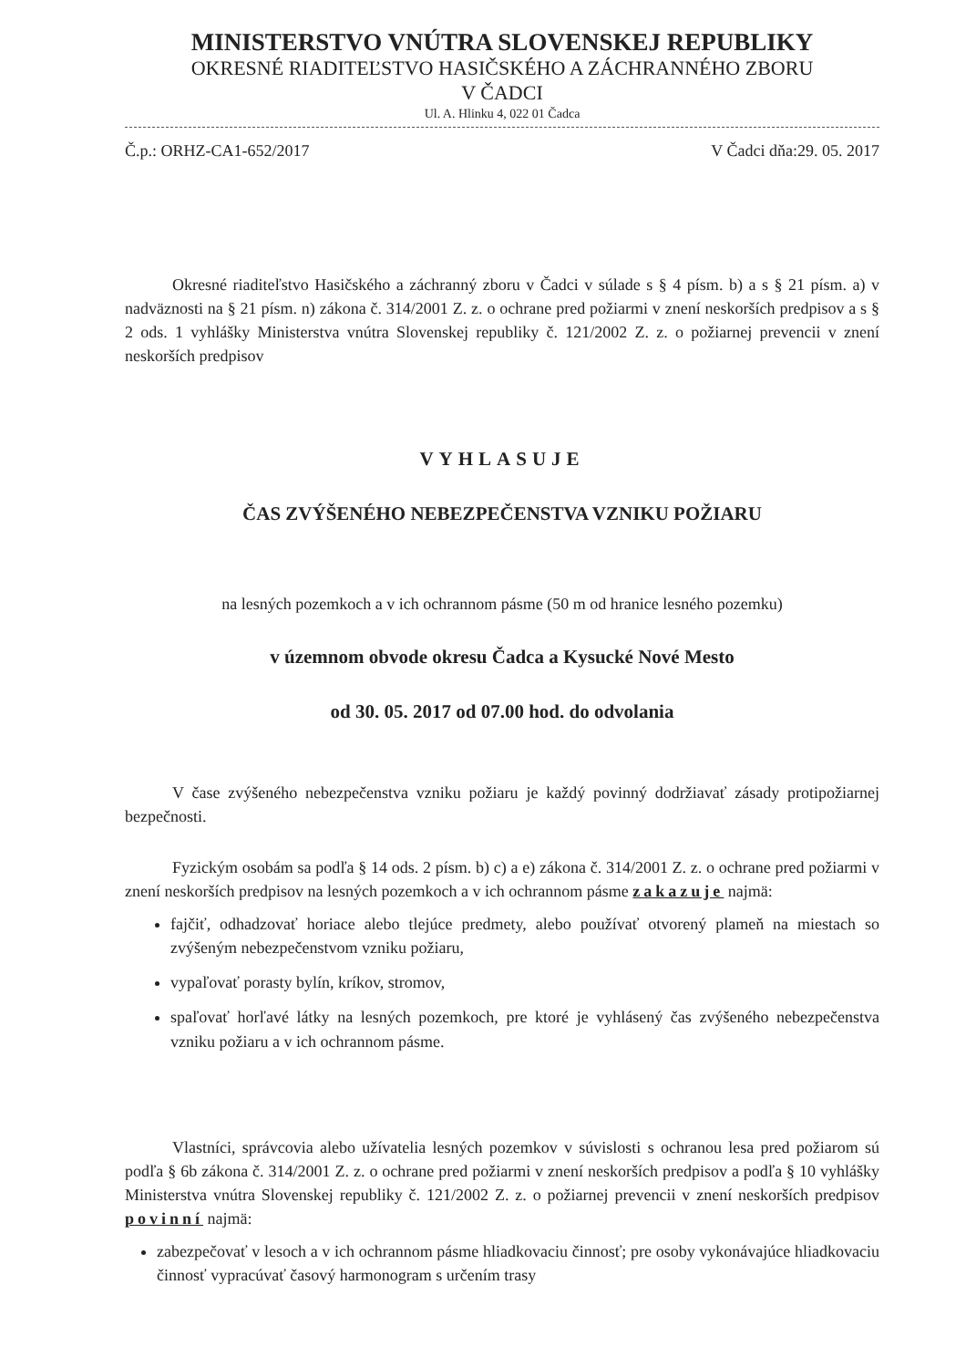MINISTERSTVO VNÚTRA SLOVENSKEJ REPUBLIKY
OKRESNÉ RIADITEĽSTVO HASIČSKÉHO A ZÁCHRANNÉHO ZBORU
V ČADCI
Ul. A. Hlinku 4, 022 01 Čadca
Č.p.: ORHZ-CA1-652/2017 V Čadci dňa:29. 05. 2017
Okresné riaditeľstvo Hasičského a záchranný zboru v Čadci v súlade s § 4 písm. b) a s § 21 písm. a) v nadväznosti na § 21 písm. n) zákona č. 314/2001 Z. z. o ochrane pred požiarmi v znení neskorších predpisov a s § 2 ods. 1 vyhlášky Ministerstva vnútra Slovenskej republiky č. 121/2002 Z. z. o požiarnej prevencii v znení neskorších predpisov
VYHLASUJE
ČAS ZVÝŠENÉHO NEBEZPEČENSTVA VZNIKU POŽIARU
na lesných pozemkoch a v ich ochrannom pásme (50 m od hranice lesného pozemku)
v územnom obvode okresu Čadca a Kysucké Nové Mesto
od 30. 05. 2017 od 07.00 hod. do odvolania
V čase zvýšeného nebezpečenstva vzniku požiaru je každý povinný dodržiavať zásady protipožiarnej bezpečnosti.
Fyzickým osobám sa podľa § 14 ods. 2 písm. b) c) a e) zákona č. 314/2001 Z. z. o ochrane pred požiarmi v znení neskorších predpisov na lesných pozemkoch a v ich ochrannom pásme zakazuje najmä:
fajčiť, odhadzovať horiace alebo tlejúce predmety, alebo používať otvorený plameň na miestach so zvýšeným nebezpečenstvom vzniku požiaru,
vypaľovať porasty bylín, kríkov, stromov,
spaľovať horľavé látky na lesných pozemkoch, pre ktoré je vyhlásený čas zvýšeného nebezpečenstva vzniku požiaru a v ich ochrannom pásme.
Vlastníci, správcovia alebo užívatelia lesných pozemkov v súvislosti s ochranou lesa pred požiarom sú podľa § 6b zákona č. 314/2001 Z. z. o ochrane pred požiarmi v znení neskorších predpisov a podľa § 10 vyhlášky Ministerstva vnútra Slovenskej republiky č. 121/2002 Z. z. o požiarnej prevencii v znení neskorších predpisov povinní najmä:
zabezpečovať v lesoch a v ich ochrannom pásme hliadkovaciu činnosť; pre osoby vykonávajúce hliadkovaciu činnosť vypracúvať časový harmonogram s určením trasy